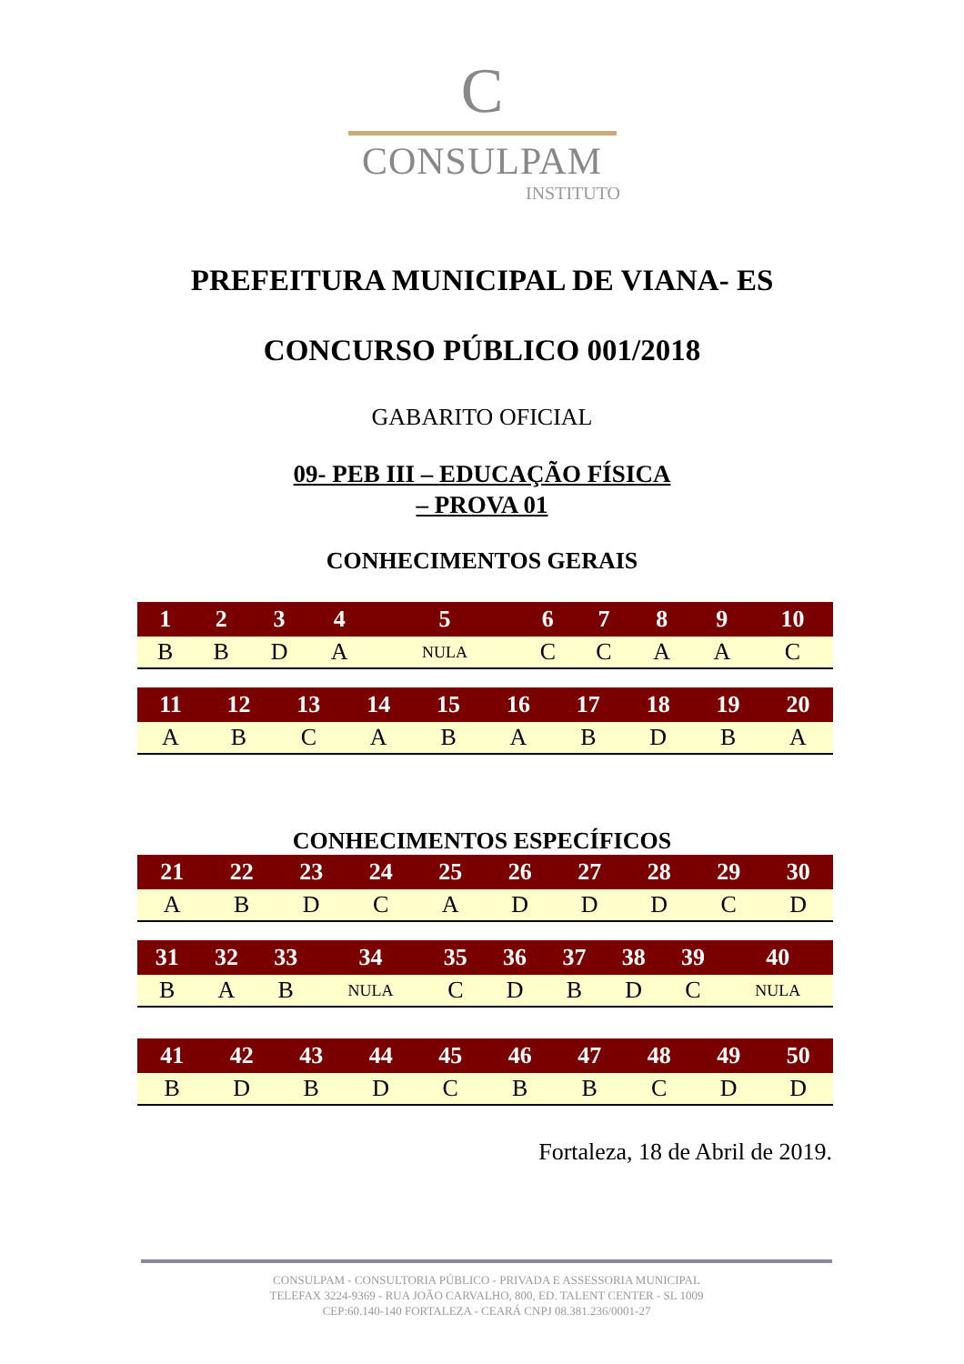C
CONSULPAM
INSTITUTO
PREFEITURA MUNICIPAL DE VIANA- ES
CONCURSO PÚBLICO 001/2018
GABARITO OFICIAL
09- PEB III – EDUCAÇÃO FÍSICA
– PROVA 01
CONHECIMENTOS GERAIS
| 1 | 2 | 3 | 4 | 5 | 6 | 7 | 8 | 9 | 10 |
| --- | --- | --- | --- | --- | --- | --- | --- | --- | --- |
| B | B | D | A | NULA | C | C | A | A | C |
| 11 | 12 | 13 | 14 | 15 | 16 | 17 | 18 | 19 | 20 |
| --- | --- | --- | --- | --- | --- | --- | --- | --- | --- |
| A | B | C | A | B | A | B | D | B | A |
CONHECIMENTOS ESPECÍFICOS
| 21 | 22 | 23 | 24 | 25 | 26 | 27 | 28 | 29 | 30 |
| --- | --- | --- | --- | --- | --- | --- | --- | --- | --- |
| A | B | D | C | A | D | D | D | C | D |
| 31 | 32 | 33 | 34 | 35 | 36 | 37 | 38 | 39 | 40 |
| --- | --- | --- | --- | --- | --- | --- | --- | --- | --- |
| B | A | B | NULA | C | D | B | D | C | NULA |
| 41 | 42 | 43 | 44 | 45 | 46 | 47 | 48 | 49 | 50 |
| --- | --- | --- | --- | --- | --- | --- | --- | --- | --- |
| B | D | B | D | C | B | B | C | D | D |
Fortaleza, 18 de Abril de 2019.
CONSULPAM - CONSULTORIA PÚBLICO - PRIVADA E ASSESSORIA MUNICIPAL
TELEFAX 3224-9369 - RUA JOÃO CARVALHO, 800, ED. TALENT CENTER - SL 1009
CEP:60.140-140 FORTALEZA - CEARÁ CNPJ 08.381.236/0001-27